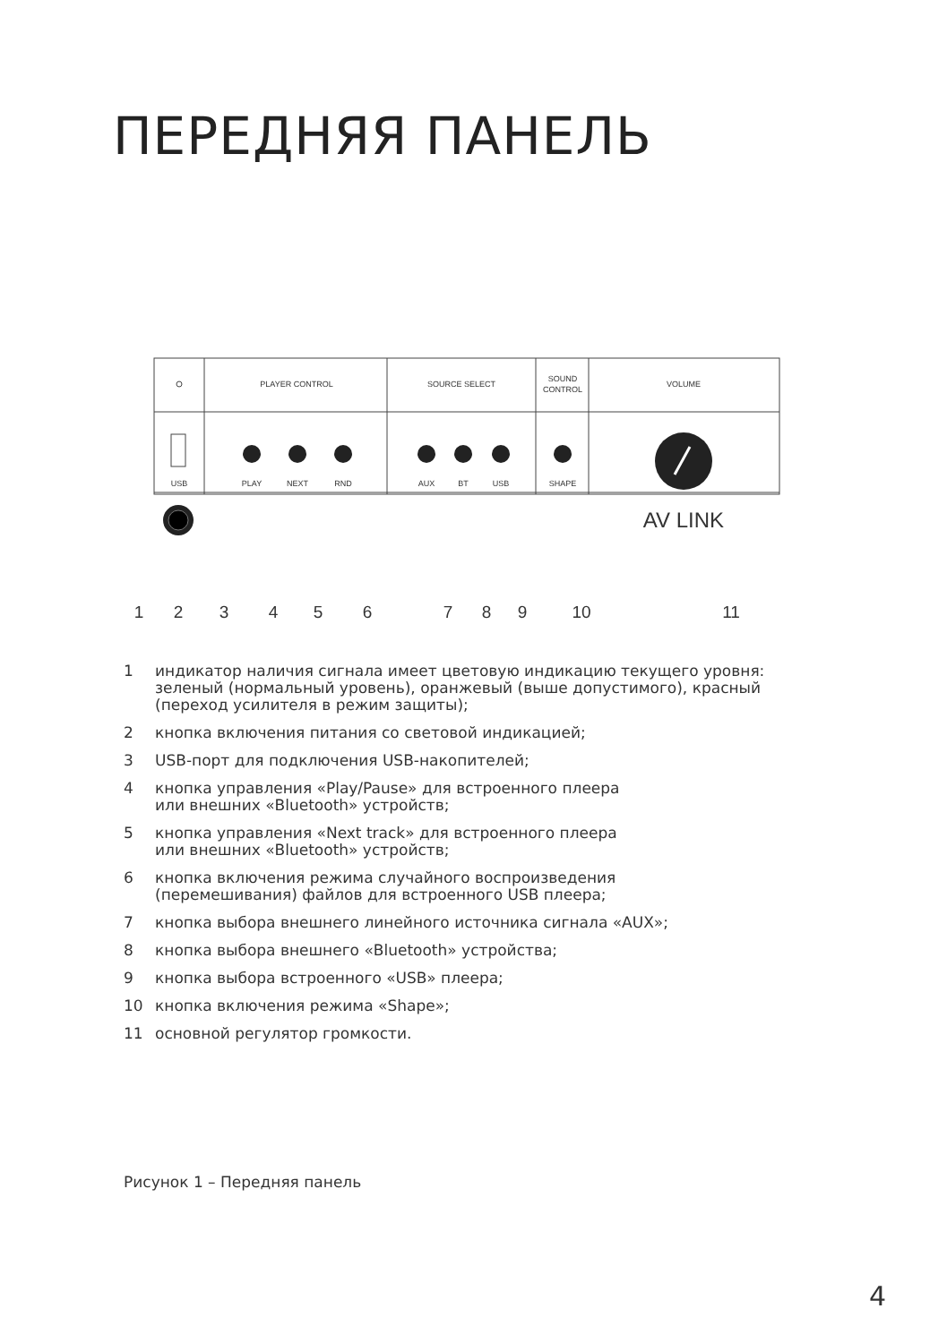ПЕРЕДНЯЯ ПАНЕЛЬ
PLAYER CONTROL
SOURCE SELECT
SOUND
CONTROL
VOLUME
USB
PLAY
NEXT
RND
AUX
BT
USB
SHAPE
AV LINK
1
2
3
4
5
6
7
8
9
10
11
1 индикатор наличия сигнала имеет цветовую индикацию текущего уровня: зеленый (нормальный уровень), оранжевый (выше допустимого), красный (переход усилителя в режим защиты);
2 кнопка включения питания со световой индикацией;
3 USB-порт для подключения USB-накопителей;
4 кнопка управления «Play/Pause» для встроенного плеера
или внешних «Bluetooth» устройств;
5 кнопка управления «Next track» для встроенного плеера
или внешних «Bluetooth» устройств;
6 кнопка включения режима случайного воспроизведения
(перемешивания) файлов для встроенного USB плеера;
7 кнопка выбора внешнего линейного источника сигнала «AUX»;
8 кнопка выбора внешнего «Bluetooth» устройства;
9 кнопка выбора встроенного «USB» плеера;
10 кнопка включения режима «Shape»;
11 основной регулятор громкости.
Рисунок 1 – Передняя панель
4